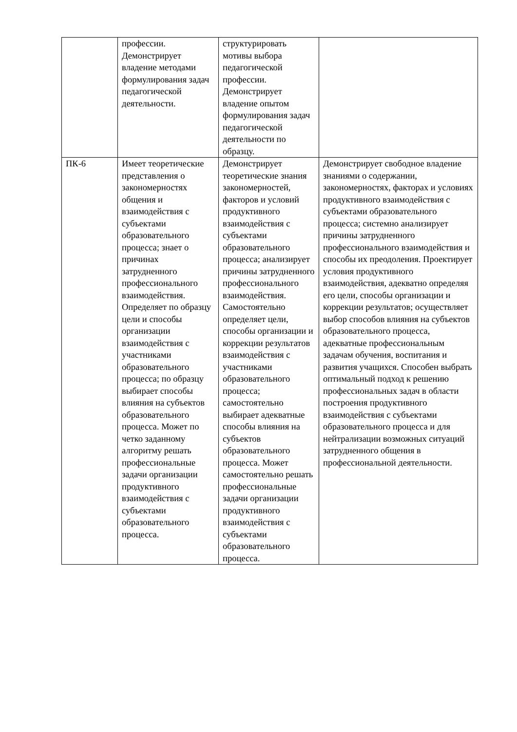| | профессии. Демонстрирует владение методами формулирования задач педагогической деятельности. | структурировать мотивы выбора педагогической профессии. Демонстрирует владение опытом формулирования задач педагогической деятельности по образцу. | |
| ПК-6 | Имеет теоретические представления о закономерностях общения и взаимодействия с субъектами образовательного процесса; знает о причинах затрудненного профессионального взаимодействия. Определяет по образцу цели и способы организации взаимодействия с участниками образовательного процесса; по образцу выбирает способы влияния на субъектов образовательного процесса. Может по четко заданному алгоритму решать профессиональные задачи организации продуктивного взаимодействия с субъектами образовательного процесса. | Демонстрирует теоретические знания закономерностей, факторов и условий продуктивного взаимодействия с субъектами образовательного процесса; анализирует причины затрудненного профессионального взаимодействия. Самостоятельно определяет цели, способы организации и коррекции результатов взаимодействия с участниками образовательного процесса; самостоятельно выбирает адекватные способы влияния на субъектов образовательного процесса. Может самостоятельно решать профессиональные задачи организации продуктивного взаимодействия с субъектами образовательного процесса. | Демонстрирует свободное владение знаниями о содержании, закономерностях, факторах и условиях продуктивного взаимодействия с субъектами образовательного процесса; системно анализирует причины затрудненного профессионального взаимодействия и способы их преодоления. Проектирует условия продуктивного взаимодействия, адекватно определяя его цели, способы организации и коррекции результатов; осуществляет выбор способов влияния на субъектов образовательного процесса, адекватные профессиональным задачам обучения, воспитания и развития учащихся. Способен выбрать оптимальный подход к решению профессиональных задач в области построения продуктивного взаимодействия с субъектами образовательного процесса и для нейтрализации возможных ситуаций затрудненного общения в профессиональной деятельности. |